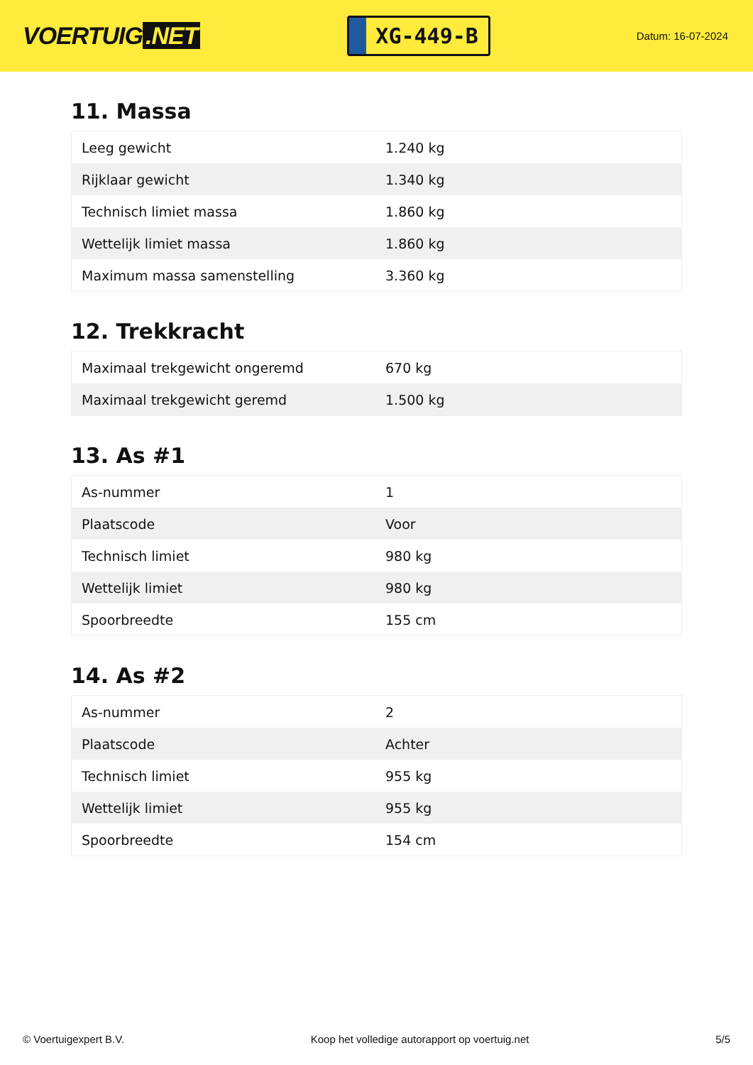VOERTUIG.NET
XG-449-B
Datum: 16-07-2024
11. Massa
| Leeg gewicht | 1.240 kg |
| Rijklaar gewicht | 1.340 kg |
| Technisch limiet massa | 1.860 kg |
| Wettelijk limiet massa | 1.860 kg |
| Maximum massa samenstelling | 3.360 kg |
12. Trekkracht
| Maximaal trekgewicht ongeremd | 670 kg |
| Maximaal trekgewicht geremd | 1.500 kg |
13. As #1
| As-nummer | 1 |
| Plaatscode | Voor |
| Technisch limiet | 980 kg |
| Wettelijk limiet | 980 kg |
| Spoorbreedte | 155 cm |
14. As #2
| As-nummer | 2 |
| Plaatscode | Achter |
| Technisch limiet | 955 kg |
| Wettelijk limiet | 955 kg |
| Spoorbreedte | 154 cm |
© Voertuigexpert B.V. Koop het volledige autorapport op voertuig.net 5/5